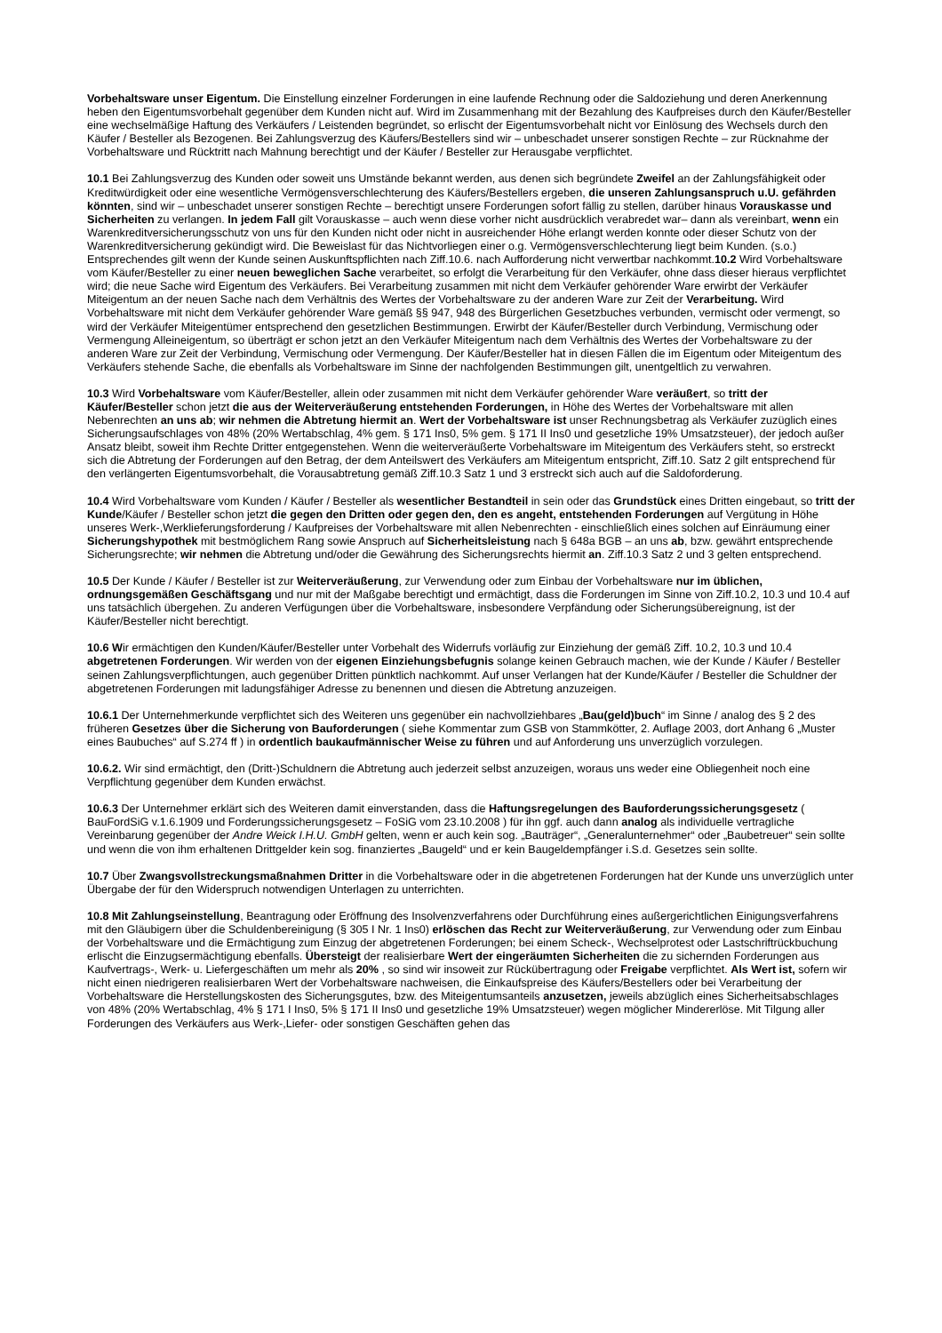Vorbehaltsware unser Eigentum. Die Einstellung einzelner Forderungen in eine laufende Rechnung oder die Saldoziehung und deren Anerkennung heben den Eigentumsvorbehalt gegenüber dem Kunden nicht auf. Wird im Zusammenhang mit der Bezahlung des Kaufpreises durch den Käufer/Besteller eine wechselmäßige Haftung des Verkäufers / Leistenden begründet, so erlischt der Eigentumsvorbehalt nicht vor Einlösung des Wechsels durch den Käufer / Besteller als Bezogenen. Bei Zahlungsverzug des Käufers/Bestellers sind wir – unbeschadet unserer sonstigen Rechte – zur Rücknahme der Vorbehaltsware und Rücktritt nach Mahnung berechtigt und der Käufer / Besteller zur Herausgabe verpflichtet.
10.1 Bei Zahlungsverzug des Kunden oder soweit uns Umstände bekannt werden, aus denen sich begründete Zweifel an der Zahlungsfähigkeit oder Kreditwürdigkeit oder eine wesentliche Vermögensverschlechterung des Käufers/Bestellers ergeben, die unseren Zahlungsanspruch u.U. gefährden könnten, sind wir – unbeschadet unserer sonstigen Rechte – berechtigt unsere Forderungen sofort fällig zu stellen, darüber hinaus Vorauskasse und Sicherheiten zu verlangen. In jedem Fall gilt Vorauskasse – auch wenn diese vorher nicht ausdrücklich verabredet war– dann als vereinbart, wenn ein Warenkreditversicherungsschutz von uns für den Kunden nicht oder nicht in ausreichender Höhe erlangt werden konnte oder dieser Schutz von der Warenkreditversicherung gekündigt wird. Die Beweislast für das Nichtvorliegen einer o.g. Vermögensverschlechterung liegt beim Kunden. (s.o.) Entsprechendes gilt wenn der Kunde seinen Auskunftspflichten nach Ziff.10.6. nach Aufforderung nicht verwertbar nachkommt.10.2 Wird Vorbehaltsware vom Käufer/Besteller zu einer neuen beweglichen Sache verarbeitet, so erfolgt die Verarbeitung für den Verkäufer, ohne dass dieser hieraus verpflichtet wird; die neue Sache wird Eigentum des Verkäufers. Bei Verarbeitung zusammen mit nicht dem Verkäufer gehörender Ware erwirbt der Verkäufer Miteigentum an der neuen Sache nach dem Verhältnis des Wertes der Vorbehaltsware zu der anderen Ware zur Zeit der Verarbeitung. Wird Vorbehaltsware mit nicht dem Verkäufer gehörender Ware gemäß §§ 947, 948 des Bürgerlichen Gesetzbuches verbunden, vermischt oder vermengt, so wird der Verkäufer Miteigentümer entsprechend den gesetzlichen Bestimmungen. Erwirbt der Käufer/Besteller durch Verbindung, Vermischung oder Vermengung Alleineigentum, so überträgt er schon jetzt an den Verkäufer Miteigentum nach dem Verhältnis des Wertes der Vorbehaltsware zu der anderen Ware zur Zeit der Verbindung, Vermischung oder Vermengung. Der Käufer/Besteller hat in diesen Fällen die im Eigentum oder Miteigentum des Verkäufers stehende Sache, die ebenfalls als Vorbehaltsware im Sinne der nachfolgenden Bestimmungen gilt, unentgeltlich zu verwahren.
10.3 Wird Vorbehaltsware vom Käufer/Besteller, allein oder zusammen mit nicht dem Verkäufer gehörender Ware veräußert, so tritt der Käufer/Besteller schon jetzt die aus der Weiterveräußerung entstehenden Forderungen, in Höhe des Wertes der Vorbehaltsware mit allen Nebenrechten an uns ab; wir nehmen die Abtretung hiermit an. Wert der Vorbehaltsware ist unser Rechnungsbetrag als Verkäufer zuzüglich eines Sicherungsaufschlages von 48% (20% Wertabschlag, 4% gem. § 171 Ins0, 5% gem. § 171 II Ins0 und gesetzliche 19% Umsatzsteuer), der jedoch außer Ansatz bleibt, soweit ihm Rechte Dritter entgegenstehen. Wenn die weiterveräußerte Vorbehaltsware im Miteigentum des Verkäufers steht, so erstreckt sich die Abtretung der Forderungen auf den Betrag, der dem Anteilswert des Verkäufers am Miteigentum entspricht, Ziff.10. Satz 2 gilt entsprechend für den verlängerten Eigentumsvorbehalt, die Vorausabtretung gemäß Ziff.10.3 Satz 1 und 3 erstreckt sich auch auf die Saldoforderung.
10.4 Wird Vorbehaltsware vom Kunden / Käufer / Besteller als wesentlicher Bestandteil in sein oder das Grundstück eines Dritten eingebaut, so tritt der Kunde/Käufer / Besteller schon jetzt die gegen den Dritten oder gegen den, den es angeht, entstehenden Forderungen auf Vergütung in Höhe unseres Werk-,Werklieferungsforderung / Kaufpreises der Vorbehaltsware mit allen Nebenrechten - einschließlich eines solchen auf Einräumung einer Sicherungshypothek mit bestmöglichem Rang sowie Anspruch auf Sicherheitsleistung nach § 648a BGB – an uns ab, bzw. gewährt entsprechende Sicherungsrechte; wir nehmen die Abtretung und/oder die Gewährung des Sicherungsrechts hiermit an. Ziff.10.3 Satz 2 und 3 gelten entsprechend.
10.5 Der Kunde / Käufer / Besteller ist zur Weiterveräußerung, zur Verwendung oder zum Einbau der Vorbehaltsware nur im üblichen, ordnungsgemäßen Geschäftsgang und nur mit der Maßgabe berechtigt und ermächtigt, dass die Forderungen im Sinne von Ziff.10.2, 10.3 und 10.4 auf uns tatsächlich übergehen. Zu anderen Verfügungen über die Vorbehaltsware, insbesondere Verpfändung oder Sicherungsübereignung, ist der Käufer/Besteller nicht berechtigt.
10.6 Wir ermächtigen den Kunden/Käufer/Besteller unter Vorbehalt des Widerrufs vorläufig zur Einziehung der gemäß Ziff. 10.2, 10.3 und 10.4 abgetretenen Forderungen. Wir werden von der eigenen Einziehungsbefugnis solange keinen Gebrauch machen, wie der Kunde / Käufer / Besteller seinen Zahlungsverpflichtungen, auch gegenüber Dritten pünktlich nachkommt. Auf unser Verlangen hat der Kunde/Käufer / Besteller die Schuldner der abgetretenen Forderungen mit ladungsfähiger Adresse zu benennen und diesen die Abtretung anzuzeigen.
10.6.1 Der Unternehmerkunde verpflichtet sich des Weiteren uns gegenüber ein nachvollziehbares „Bau(geld)buch“ im Sinne / analog des § 2 des früheren Gesetzes über die Sicherung von Bauforderungen ( siehe Kommentar zum GSB von Stammkötter, 2. Auflage 2003, dort Anhang 6 „Muster eines Baubuches“ auf S.274 ff ) in ordentlich baukaufmännischer Weise zu führen und auf Anforderung uns unverzüglich vorzulegen.
10.6.2. Wir sind ermächtigt, den (Dritt-)Schuldnern die Abtretung auch jederzeit selbst anzuzeigen, woraus uns weder eine Obliegenheit noch eine Verpflichtung gegenüber dem Kunden erwächst.
10.6.3 Der Unternehmer erklärt sich des Weiteren damit einverstanden, dass die Haftungsregelungen des Bauforderungssicherungsgesetz ( BauFordSiG v.1.6.1909 und Forderungssicherungsgesetz – FoSiG vom 23.10.2008 ) für ihn ggf. auch dann analog als individuelle vertragliche Vereinbarung gegenüber der Andre Weick I.H.U. GmbH gelten, wenn er auch kein sog. „Bauträger“, „Generalunternehmer“ oder „Baubetreuer“ sein sollte und wenn die von ihm erhaltenen Drittgelder kein sog. finanziertes „Baugeld“ und er kein Baugeldempfänger i.S.d. Gesetzes sein sollte.
10.7 Über Zwangsvollstreckungsmaßnahmen Dritter in die Vorbehaltsware oder in die abgetretenen Forderungen hat der Kunde uns unverzüglich unter Übergabe der für den Widerspruch notwendigen Unterlagen zu unterrichten.
10.8 Mit Zahlungseinstellung, Beantragung oder Eröffnung des Insolvenzverfahrens oder Durchführung eines außergerichtlichen Einigungsverfahrens mit den Gläubigern über die Schuldenbereinigung (§ 305 I Nr. 1 Ins0) erlöschen das Recht zur Weiterveräußerung, zur Verwendung oder zum Einbau der Vorbehaltsware und die Ermächtigung zum Einzug der abgetretenen Forderungen; bei einem Scheck-, Wechselprotest oder Lastschriftrückbuchung erlischt die Einzugsermächtigung ebenfalls. Übersteigt der realisierbare Wert der eingeräumten Sicherheiten die zu sichernden Forderungen aus Kaufvertrags-, Werk- u. Liefergeschäften um mehr als 20% , so sind wir insoweit zur Rückübertragung oder Freigabe verpflichtet. Als Wert ist, sofern wir nicht einen niedrigeren realisierbaren Wert der Vorbehaltsware nachweisen, die Einkaufspreise des Käufers/Bestellers oder bei Verarbeitung der Vorbehaltsware die Herstellungskosten des Sicherungsgutes, bzw. des Miteigentumsanteils anzusetzen, jeweils abzüglich eines Sicherheitsabschlages von 48% (20% Wertabschlag, 4% § 171 I Ins0, 5% § 171 II Ins0 und gesetzliche 19% Umsatzsteuer) wegen möglicher Mindererlöse. Mit Tilgung aller Forderungen des Verkäufers aus Werk-,Liefer- oder sonstigen Geschäften gehen das